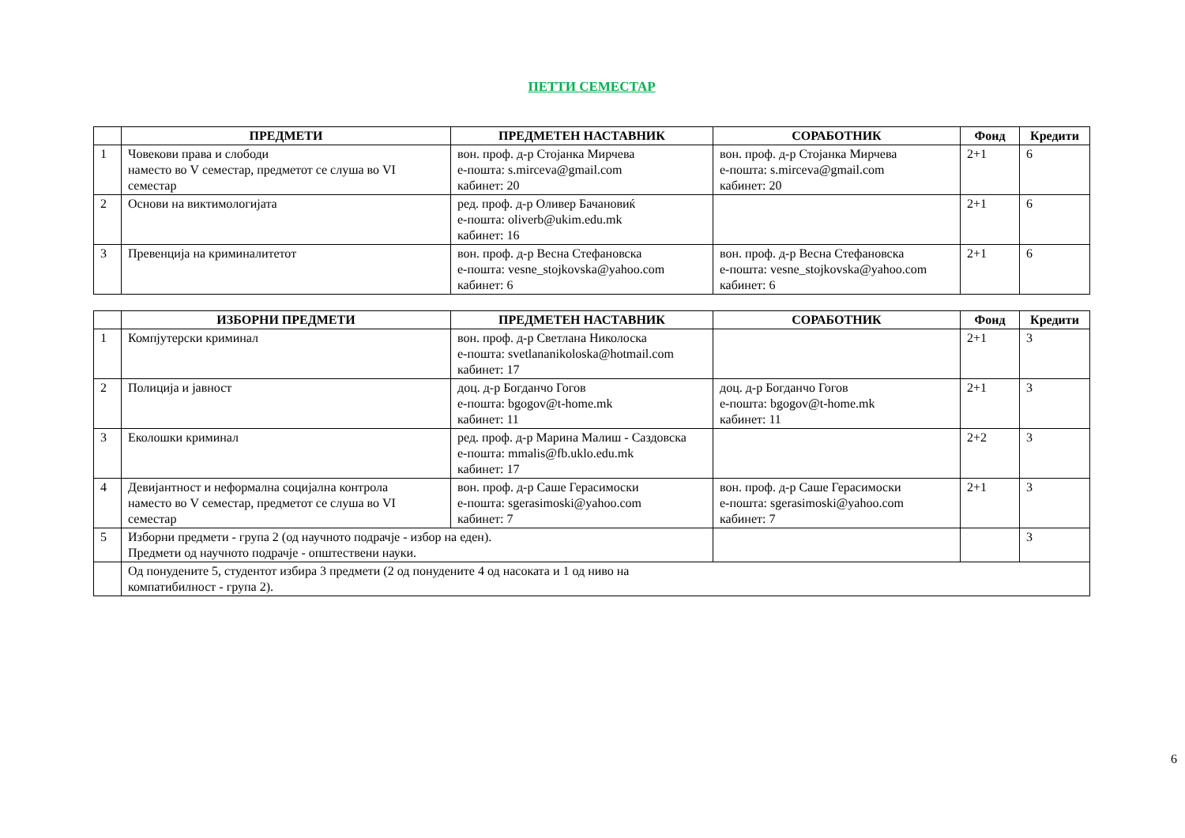ПЕТТИ СЕМЕСТАР
| | ПРЕДМЕТИ | ПРЕДМЕТЕН НАСТАВНИК | СОРАБОТНИК | Фонд | Кредити |
| --- | --- | --- | --- | --- | --- |
| 1 | Човекови права и слободи наместо во V семестар, предметот се слуша во VI семестар | вон. проф. д-р Стојанка Мирчева е-пошта: s.mirceva@gmail.com кабинет: 20 | вон. проф. д-р Стојанка Мирчева е-пошта: s.mirceva@gmail.com кабинет: 20 | 2+1 | 6 |
| 2 | Основи на виктимологијата | ред. проф. д-р Оливер Бачановиќ е-пошта: oliverb@ukim.edu.mk кабинет: 16 | | 2+1 | 6 |
| 3 | Превенција на криминалитетот | вон. проф. д-р Весна Стефановска е-пошта: vesne_stojkovska@yahoo.com кабинет: 6 | вон. проф. д-р Весна Стефановска е-пошта: vesne_stojkovska@yahoo.com кабинет: 6 | 2+1 | 6 |
| | ИЗБОРНИ ПРЕДМЕТИ | ПРЕДМЕТЕН НАСТАВНИК | СОРАБОТНИК | Фонд | Кредити |
| --- | --- | --- | --- | --- | --- |
| 1 | Компјутерски криминал | вон. проф. д-р Светлана Николоска е-пошта: svetlananikoloska@hotmail.com кабинет: 17 | | 2+1 | 3 |
| 2 | Полиција и јавност | доц. д-р Богданчо Гогов е-пошта: bgogov@t-home.mk кабинет: 11 | доц. д-р Богданчо Гогов е-пошта: bgogov@t-home.mk кабинет: 11 | 2+1 | 3 |
| 3 | Еколошки криминал | ред. проф. д-р Марина Малиш - Саздовска е-пошта: mmalis@fb.uklo.edu.mk кабинет: 17 | | 2+2 | 3 |
| 4 | Девијантност и неформална социјална контрола наместо во V семестар, предметот се слуша во VI семестар | вон. проф. д-р Саше Герасимоски е-пошта: sgerasimoski@yahoo.com кабинет: 7 | вон. проф. д-р Саше Герасимоски е-пошта: sgerasimoski@yahoo.com кабинет: 7 | 2+1 | 3 |
| 5 | Изборни предмети - група 2 (од научното подрачје - избор на еден). Предмети од научното подрачје - општествени науки. | | | | 3 |
| | Од понудените 5, студентот избира 3 предмети (2 од понудените 4 од насоката и 1 од ниво на компатибилност - група 2). | | | | |
6